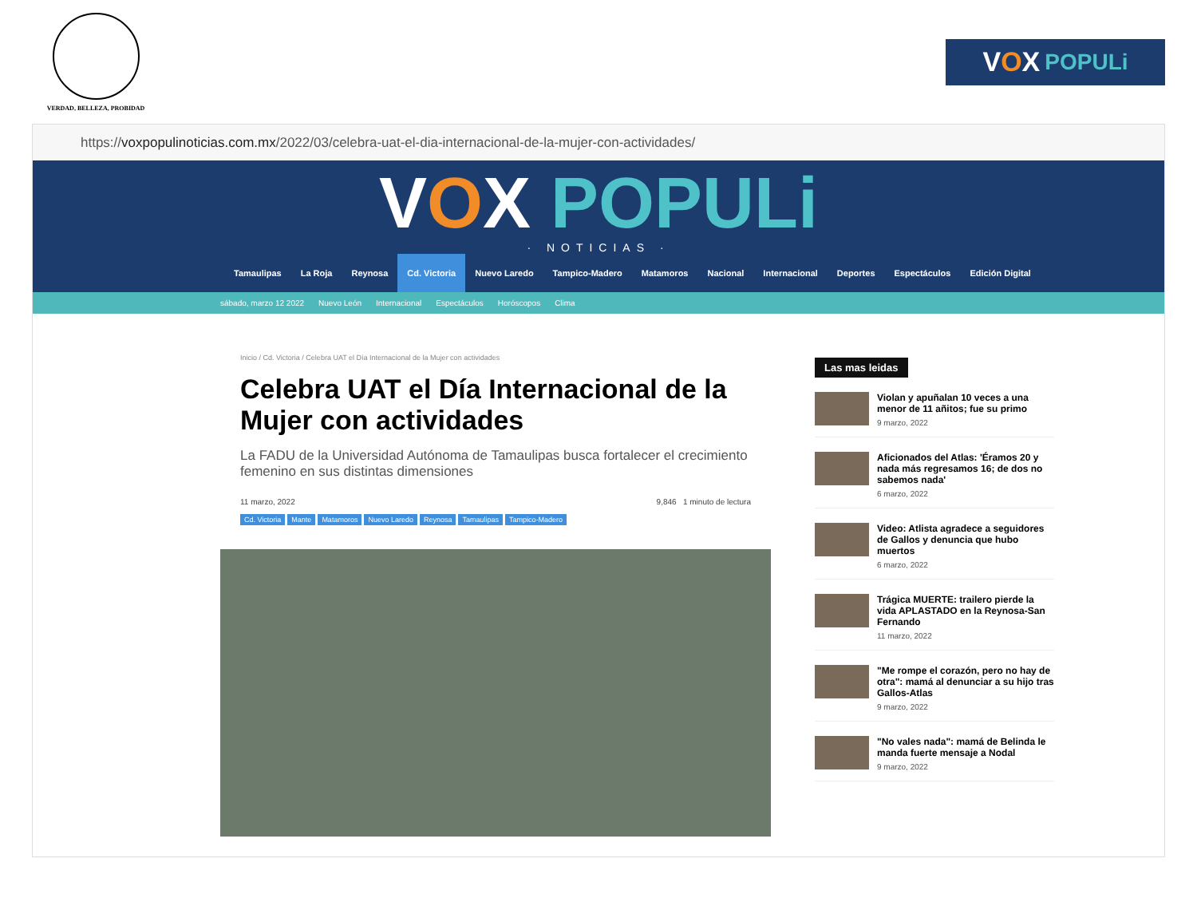VERDAD, BELLEZA, PROBIDAD
V O X POPULi
https:// voxpopulinoticias.com.mx /2022/03/celebra-uat-el-dia-internacional-de-la-mujer-con-actividades/
VOX POPULi
· NOTICIAS ·
Tamaulipas
La Roja
Reynosa
Cd. Victoria
Nuevo Laredo
Tampico-Madero
Matamoros
Nacional
Internacional
Deportes
Espectáculos
Edición Digital
sábado, marzo 12 2022 Nuevo León Internacional Espectáculos Horóscopos Clima
Inicio / Cd. Victoria / Celebra UAT el Día Internacional de la Mujer con actividades
Celebra UAT el Día Internacional de la Mujer con actividades
La FADU de la Universidad Autónoma de Tamaulipas busca fortalecer el crecimiento femenino en sus distintas dimensiones
11 marzo, 2022 9,846 1 minuto de lectura
Cd. Victoria Mante Matamoros Nuevo Laredo Reynosa Tamaulipas Tampico-Madero
Las mas leidas
Violan y apuñalan 10 veces a una menor de 11 añitos; fue su primo
9 marzo, 2022
Aficionados del Atlas: 'Éramos 20 y nada más regresamos 16; de dos no sabemos nada'
6 marzo, 2022
Video: Atlista agradece a seguidores de Gallos y denuncia que hubo muertos
6 marzo, 2022
Trágica MUERTE: trailero pierde la vida APLASTADO en la Reynosa-San Fernando
11 marzo, 2022
"Me rompe el corazón, pero no hay de otra": mamá al denunciar a su hijo tras Gallos-Atlas
9 marzo, 2022
"No vales nada": mamá de Belinda le manda fuerte mensaje a Nodal
9 marzo, 2022